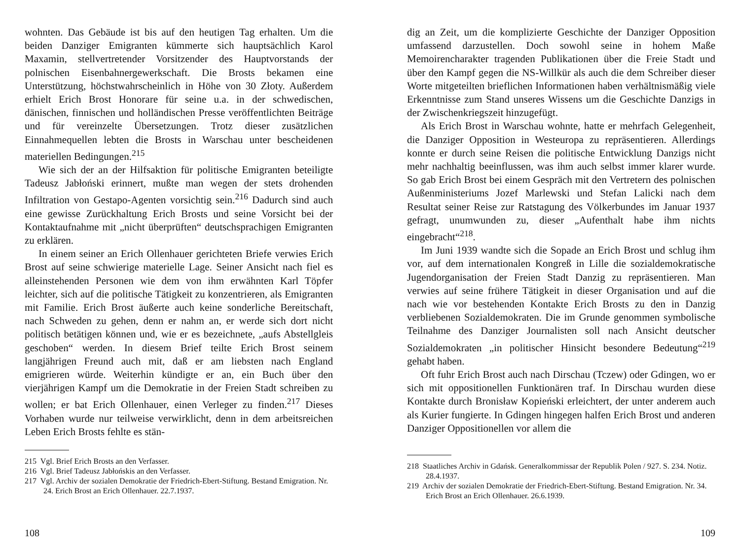wohnten. Das Gebäude ist bis auf den heutigen Tag erhalten. Um die beiden Danziger Emigranten kümmerte sich hauptsächlich Karol Maxamin, stellvertretender Vorsitzender des Hauptvorstands der polnischen Eisenbahnergewerkschaft. Die Brosts bekamen eine Unterstützung, höchstwahrscheinlich in Höhe von 30 Złoty. Außerdem erhielt Erich Brost Honorare für seine u.a. in der schwedischen, dänischen, finnischen und holländischen Presse veröffentlichten Beiträge und für vereinzelte Übersetzungen. Trotz dieser zusätzlichen Einnahmequellen lebten die Brosts in Warschau unter bescheidenen materiellen Bedingungen.<sup>215</sup>
Wie sich der an der Hilfsaktion für politische Emigranten beteiligte Tadeusz Jabłoński erinnert, mußte man wegen der stets drohenden Infiltration von Gestapo-Agenten vorsichtig sein.<sup>216</sup> Dadurch sind auch eine gewisse Zurückhaltung Erich Brosts und seine Vorsicht bei der Kontaktaufnahme mit „nicht überprüften“ deutschsprachigen Emigranten zu erklären.
In einem seiner an Erich Ollenhauer gerichteten Briefe verwies Erich Brost auf seine schwierige materielle Lage. Seiner Ansicht nach fiel es alleinstehenden Personen wie dem von ihm erwähnten Karl Töpfer leichter, sich auf die politische Tätigkeit zu konzentrieren, als Emigranten mit Familie. Erich Brost äußerte auch keine sonderliche Bereitschaft, nach Schweden zu gehen, denn er nahm an, er werde sich dort nicht politisch betätigen können und, wie er es bezeichnete, „aufs Abstellgleis geschoben“ werden. In diesem Brief teilte Erich Brost seinem langjährigen Freund auch mit, daß er am liebsten nach England emigrieren würde. Weiterhin kündigte er an, ein Buch über den vierjährigen Kampf um die Demokratie in der Freien Stadt schreiben zu wollen; er bat Erich Ollenhauer, einen Verleger zu finden.<sup>217</sup> Dieses Vorhaben wurde nur teilweise verwirklicht, denn in dem arbeitsreichen Leben Erich Brosts fehlte es stän-
215 Vgl. Brief Erich Brosts an den Verfasser.
216 Vgl. Brief Tadeusz Jabłońskis an den Verfasser.
217 Vgl. Archiv der sozialen Demokratie der Friedrich-Ebert-Stiftung. Bestand Emigration. Nr. 24. Erich Brost an Erich Ollenhauer. 22.7.1937.
108
dig an Zeit, um die komplizierte Geschichte der Danziger Opposition umfassend darzustellen. Doch sowohl seine in hohem Maße Memoirencharakter tragenden Publikationen über die Freie Stadt und über den Kampf gegen die NS-Willkür als auch die dem Schreiber dieser Worte mitgeteilten brieflichen Informationen haben verhältnismäßig viele Erkenntnisse zum Stand unseres Wissens um die Geschichte Danzigs in der Zwischenkriegszeit hinzugefügt.
Als Erich Brost in Warschau wohnte, hatte er mehrfach Gelegenheit, die Danziger Opposition in Westeuropa zu repräsentieren. Allerdings konnte er durch seine Reisen die politische Entwicklung Danzigs nicht mehr nachhaltig beeinflussen, was ihm auch selbst immer klarer wurde. So gab Erich Brost bei einem Gespräch mit den Vertretern des polnischen Außenministeriums Jozef Marlewski und Stefan Lalicki nach dem Resultat seiner Reise zur Ratstagung des Völkerbundes im Januar 1937 gefragt, unumwunden zu, dieser „Aufenthalt habe ihm nichts eingebracht“<sup>218</sup>.
Im Juni 1939 wandte sich die Sopade an Erich Brost und schlug ihm vor, auf dem internationalen Kongreß in Lille die sozialdemokratische Jugendorganisation der Freien Stadt Danzig zu repräsentieren. Man verwies auf seine frühere Tätigkeit in dieser Organisation und auf die nach wie vor bestehenden Kontakte Erich Brosts zu den in Danzig verbliebenen Sozialdemokraten. Die im Grunde genommen symbolische Teilnahme des Danziger Journalisten soll nach Ansicht deutscher Sozialdemokraten „in politischer Hinsicht besondere Bedeutung“<sup>219</sup> gehabt haben.
Oft fuhr Erich Brost auch nach Dirschau (Tczew) oder Gdingen, wo er sich mit oppositionellen Funktionären traf. In Dirschau wurden diese Kontakte durch Bronisław Kopieński erleichtert, der unter anderem auch als Kurier fungierte. In Gdingen hingegen halfen Erich Brost und anderen Danziger Oppositionellen vor allem die
218 Staatliches Archiv in Gdańsk. Generalkommissar der Republik Polen / 927. S. 234. Notiz. 28.4.1937.
219 Archiv der sozialen Demokratie der Friedrich-Ebert-Stiftung. Bestand Emigration. Nr. 34. Erich Brost an Erich Ollenhauer. 26.6.1939.
109